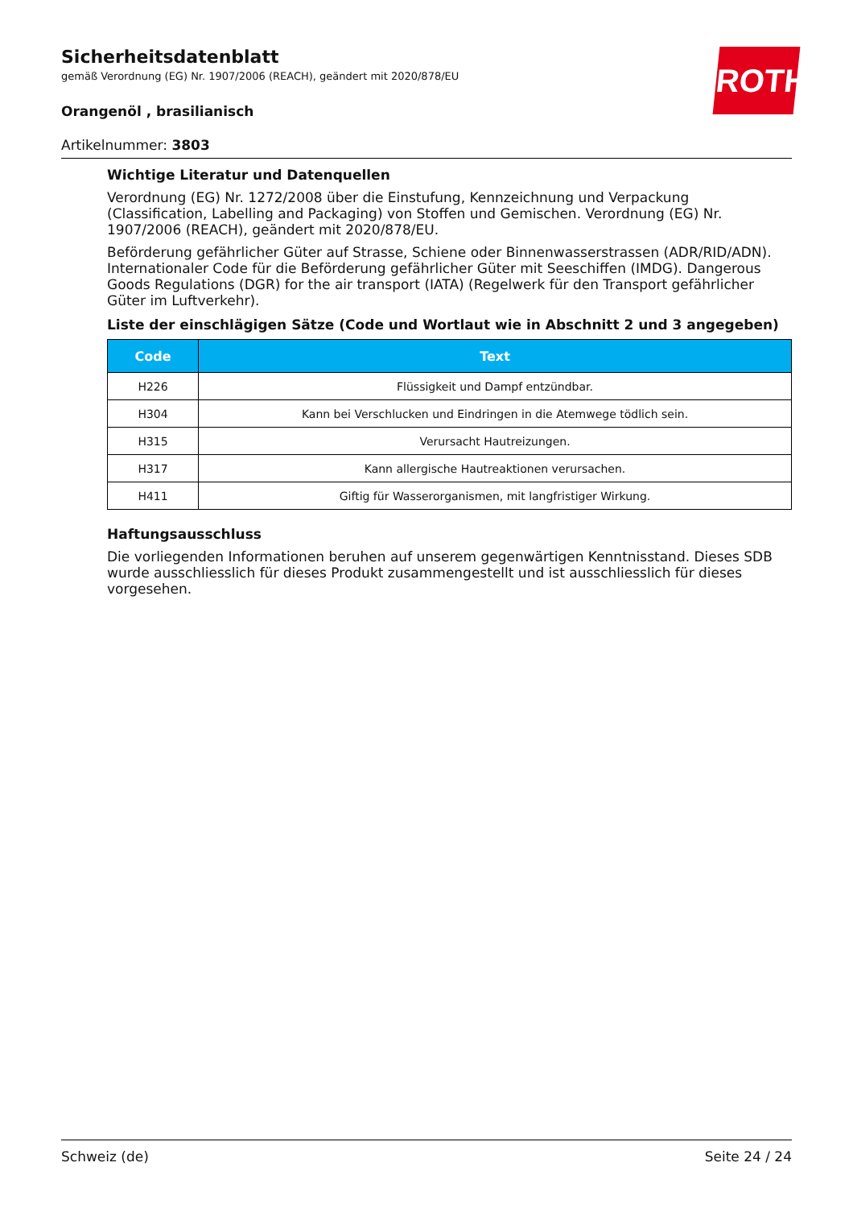ROTH
Sicherheitsdatenblatt
gemäß Verordnung (EG) Nr. 1907/2006 (REACH), geändert mit 2020/878/EU
Orangenöl , brasilianisch
Artikelnummer: 3803
Wichtige Literatur und Datenquellen
Verordnung (EG) Nr. 1272/2008 über die Einstufung, Kennzeichnung und Verpackung (Classification, Labelling and Packaging) von Stoffen und Gemischen. Verordnung (EG) Nr. 1907/2006 (REACH), geändert mit 2020/878/EU.
Beförderung gefährlicher Güter auf Strasse, Schiene oder Binnenwasserstrassen (ADR/RID/ADN). Internationaler Code für die Beförderung gefährlicher Güter mit Seeschiffen (IMDG). Dangerous Goods Regulations (DGR) for the air transport (IATA) (Regelwerk für den Transport gefährlicher Güter im Luftverkehr).
Liste der einschlägigen Sätze (Code und Wortlaut wie in Abschnitt 2 und 3 angegeben)
| Code | Text |
| --- | --- |
| H226 | Flüssigkeit und Dampf entzündbar. |
| H304 | Kann bei Verschlucken und Eindringen in die Atemwege tödlich sein. |
| H315 | Verursacht Hautreizungen. |
| H317 | Kann allergische Hautreaktionen verursachen. |
| H411 | Giftig für Wasserorganismen, mit langfristiger Wirkung. |
Haftungsausschluss
Die vorliegenden Informationen beruhen auf unserem gegenwärtigen Kenntnisstand. Dieses SDB wurde ausschliesslich für dieses Produkt zusammengestellt und ist ausschliesslich für dieses vorgesehen.
Schweiz (de) Seite 24 / 24